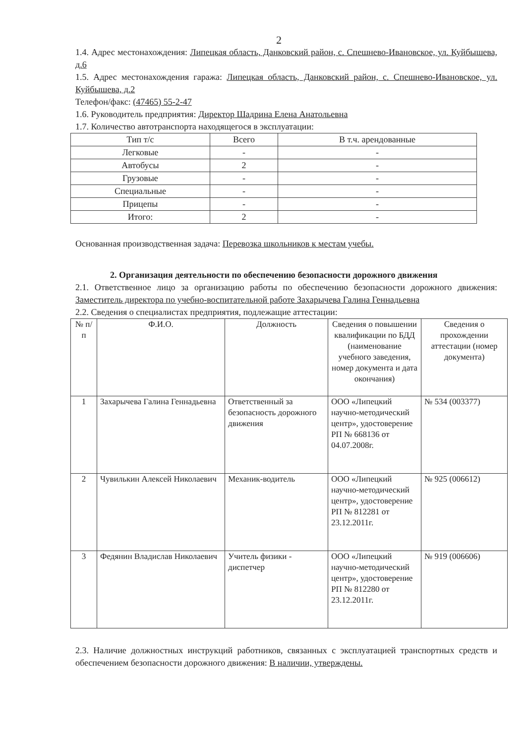2
1.4. Адрес местонахождения: Липецкая область, Данковский район, с. Спешнево-Ивановское, ул. Куйбышева, д.6
1.5. Адрес местонахождения гаража: Липецкая область, Данковский район, с. Спешнево-Ивановское, ул. Куйбышева, д.2
Телефон/факс: (47465) 55-2-47
1.6. Руководитель предприятия: Директор Шадрина Елена Анатольевна
1.7. Количество автотранспорта находящегося в эксплуатации:
| Тип т/с | Всего | В т.ч. арендованные |
| --- | --- | --- |
| Легковые | - | - |
| Автобусы | 2 | - |
| Грузовые | - | - |
| Специальные | - | - |
| Прицепы | - | - |
| Итого: | 2 | - |
Основанная производственная задача: Перевозка школьников к местам учебы.
2. Организация деятельности по обеспечению безопасности дорожного движения
2.1. Ответственное лицо за организацию работы по обеспечению безопасности дорожного движения: Заместитель директора по учебно-воспитательной работе Захарычева Галина Геннадьевна
2.2. Сведения о специалистах предприятия, подлежащие аттестации:
| № п/п | Ф.И.О. | Должность | Сведения о повышении квалификации по БДД (наименование учебного заведения, номер документа и дата окончания) | Сведения о прохождении аттестации (номер документа) |
| --- | --- | --- | --- | --- |
| 1 | Захарычева Галина Геннадьевна | Ответственный за безопасность дорожного движения | ООО «Липецкий научно-методический центр», удостоверение РП № 668136 от 04.07.2008г. | № 534 (003377) |
| 2 | Чувилькин Алексей Николаевич | Механик-водитель | ООО «Липецкий научно-методический центр», удостоверение РП № 812281 от 23.12.2011г. | № 925 (006612) |
| 3 | Федянин Владислав Николаевич | Учитель физики - диспетчер | ООО «Липецкий научно-методический центр», удостоверение РП № 812280 от 23.12.2011г. | № 919 (006606) |
2.3. Наличие должностных инструкций работников, связанных с эксплуатацией транспортных средств и обеспечением безопасности дорожного движения: В наличии, утверждены.